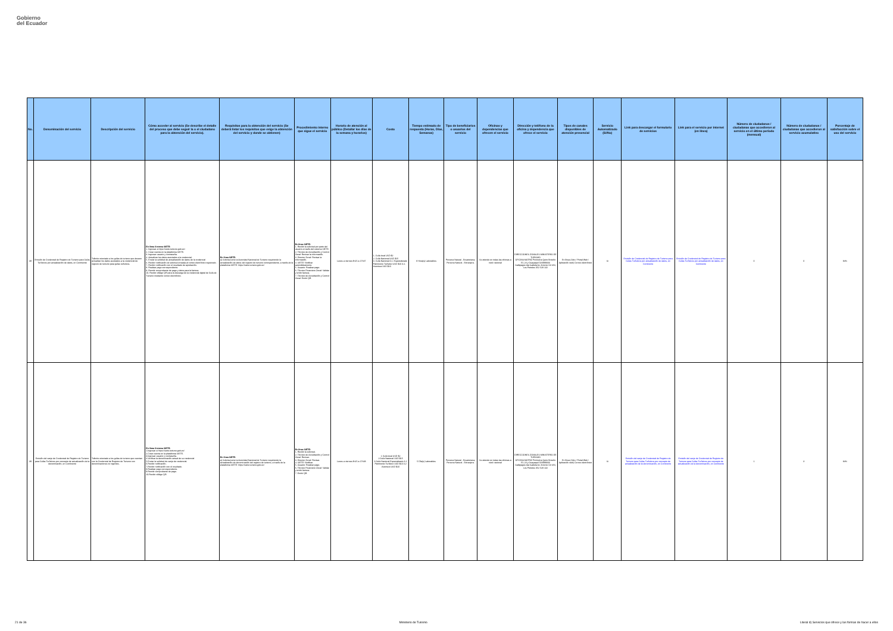Gobierno
del Ecuador
| No. | Denominación del servicio | Descripción del servicio | Cómo acceder al servicio (Se describe el detalle del proceso que debe seguir la o el ciudadano para la obtención del servicio). | Requisitos para la obtención del servicio (Se deberá listar los requisitos que exige la obtención del servicio y donde se obtienen) | Procedimiento interno que sigue el servicio | Horario de atención al público (Detallar los días de la semana y horarios) | Costo | Tiempo estimado de respuesta (Horas, Días, Semanas) | Tipo de beneficiarios o usuarios del servicio | Oficinas y dependencias que ofrecen el servicio | Dirección y teléfono de la oficina y dependencia que ofrece el servicio | Tipos de canales disponibles de atención presencial | Servicio Automatizado (Si/No) | Link para descargar el formulario de servicios | Link para el servicio por internet (en línea) | Número de ciudadanos / ciudadanas que accedieron al servicio en el último período (mensual) | Número de ciudadanos / ciudadanas que accedieron al servicio acumulativo | Porcentaje de satisfacción sobre el uso del servicio |
| --- | --- | --- | --- | --- | --- | --- | --- | --- | --- | --- | --- | --- | --- | --- | --- | --- | --- | --- |
| 38 | Emisión de Credencial de Registro de Turismo para Guías Turísticos por actualización de datos, en Continente | Trámite orientado a los guías de turismo que deseen actualizar los datos asociados a la credencial de registro de turismo para guías turísticos. | En línea Sistema SIETE: 1. Ingresar a https://siete.turismo.gob.ec/. 2. Crear cuenta en la plataforma SIETE. 3. Ingresar usuario y contraseña. 4. Actualizar los datos asociados a la credencial. 5. Enviar la solicitud de actualización de datos de la credencial 6. Recibir notificación de solicitud enviada al correo electrónico registrado. 7. Recibir notificación con el resultado de aprobación. 8. Realizar pago correspondiente. 9. Remitir comprobante de pago y datos para la factura. 10. Recibir código QR para la descarga de la credencial digital de Guía de Turismo mediante correo electrónico. | En línea SIETE: a) Solicitud ante la Autoridad Nacional de Turismo requiriendo la actualización de datos del registro de turismo correspondiente, a través de la plataforma SIETE: https://siete.turismo.gob.ec/ | En línea SIETE: 1. Recibir la solicitud por parte del usuario a través del sistema SIETE. 2. Técnico de Acreditación y Control Zonal: Revisar la información. 3. Director Zonal: Revisar la información. 4. SIETE: Notificar automáticamente. 5. Usuario: Realizar pago. 6. Técnico Financiero Zonal: Validar y emitir factura. 7. Técnico de Acreditación y Control Zonal: Emitir QR. | Lunes a viernes 8h15 a 17h37 | 1. Guía local USD $2 2. Guía Nacional USD $15 3. Guía Nacional 3.1. Especializado Patrimonio Turístico USD $10 3.2. Aventura USD $10 | 8 Hora(s) Laborables | Persona Natural - Ecuatoriana, Persona Natural - Extranjera. | Se atiende en todas las oficinas a nivel nacional | DIRECCIONES ZONALES MINISTERIO DE TURISMO OFICINA MATRIZ Pichincha Quito Briceño E1-24 y Guayaquil 023999333 Galápagos Isla Isabela Av. Antonio Gil S/N, Los Petreles 052 529 132 | En línea (Sitio / Portal Web / Aplicación web) Correo electrónico | Si | Emisión de Credencial de Registro de Turismo para Guías Turísticos por actualización de datos, en Continente | Emisión de Credencial de Registro de Turismo para Guías Turísticos por actualización de datos, en Continente | 0 | 0 | 84% |
| 39 | Emisión del canje de Credencial de Registro de Turismo para Guías Turísticos por concepto de actualización de la denominación, en Continente | Trámite orientado a los guías de turismo que cuentan con la Credencial de Registro de Turismo con denominaciones no vigentes. | En línea Sistema SIETE: 1.Ingresar a https://siete.turismo.gob.ec/. 2.Crear cuenta en la plataforma SIETE. 3.Ingresar usuario y contraseña. 4.Verificar la denominación actual de su credencial 5.Enviar la solicitud de canje de credencial. 6.Recibir notificación. 7.Recibir notificación con el resultado. 8.Realizar pago correspondiente. 9.Remitir comprobante de pago. 10.Recibir código QR. | En línea SIETE: a) Solicitud ante la Autoridad Nacional de Turismo requiriendo la actualización de denominación del registro de turismo, a través de la plataforma SIETE: https://siete.turismo.gob.ec/ | En línea SIETE: 1. Recibir la solicitud. 2. Técnico de Acreditación y Control Zonal: Revisar. 3. Director Zonal: Revisar. 4. SIETE: Notificar. 5. Usuario: Realizar pago. 6. Técnico Financiero Zonal: Validar y emitir factura. 7. Emitir QR. | Lunes a viernes 8h15 a 17h38 | 1 Guía local USD $2 2 Guía Nacional USD $15 3 Guía Nacional Especializado 3.1 Patrimonio Turístico USD $10 3.2 Aventura USD $10 | 5 Día(s) Laborables | Persona Natural - Ecuatoriana, Persona Natural - Extranjera. | Se atiende en todas las oficinas a nivel nacional | DIRECCIONES ZONALES MINISTERIO DE TURISMO OFICINA MATRIZ Pichincha Quito Briceño E1-24 y Guayaquil 023999333 Galápagos Isla Isabela Av. Antonio Gil S/N, Los Petreles 052 529 132 | En línea (Sitio / Portal Web / Aplicación web) Correo electrónico | Si | Emisión del canje de Credencial de Registro de Turismo para Guías Turísticos por concepto de actualización de la denominación, en Continente | Emisión del canje de Credencial de Registro de Turismo para Guías Turísticos por concepto de actualización de la denominación, en Continente | 1 | 3 | 84% |
21 de 36 Ministerio de Turismo Literal d) Servicios que ofrece y las formas de hacer a ellos